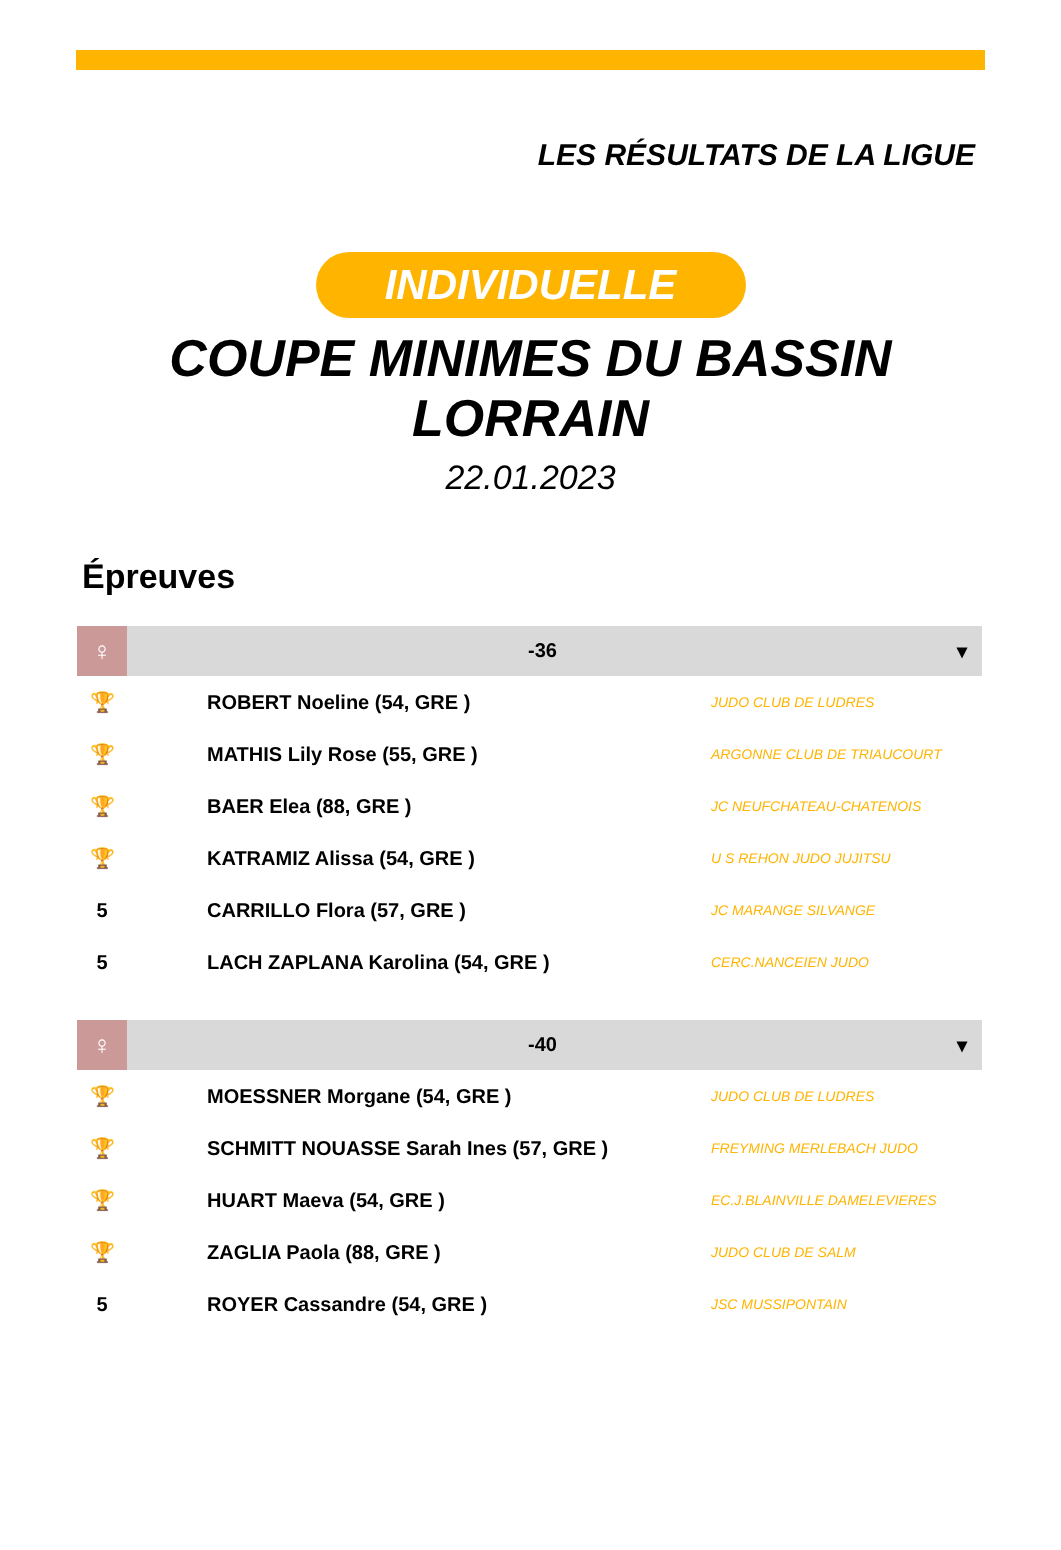LES RÉSULTATS DE LA LIGUE
INDIVIDUELLE
COUPE MINIMES DU BASSIN
LORRAIN
22.01.2023
Épreuves
| ♀ | -36 ▾ | |
| 🏆 | ROBERT Noeline (54, GRE ) | JUDO CLUB DE LUDRES |
| 🏆 | MATHIS Lily Rose (55, GRE ) | ARGONNE CLUB DE TRIAUCOURT |
| 🏆 | BAER Elea (88, GRE ) | JC NEUFCHATEAU-CHATENOIS |
| 🏆 | KATRAMIZ Alissa (54, GRE ) | U S REHON JUDO JUJITSU |
| 5 | CARRILLO Flora (57, GRE ) | JC MARANGE SILVANGE |
| 5 | LACH ZAPLANA Karolina (54, GRE ) | CERC.NANCEIEN JUDO |
| ♀ | -40 ▾ | |
| 🏆 | MOESSNER Morgane (54, GRE ) | JUDO CLUB DE LUDRES |
| 🏆 | SCHMITT NOUASSE Sarah Ines (57, GRE ) | FREYMING MERLEBACH JUDO |
| 🏆 | HUART Maeva (54, GRE ) | EC.J.BLAINVILLE DAMELEVIERES |
| 🏆 | ZAGLIA Paola (88, GRE ) | JUDO CLUB DE SALM |
| 5 | ROYER Cassandre (54, GRE ) | JSC MUSSIPONTAIN |